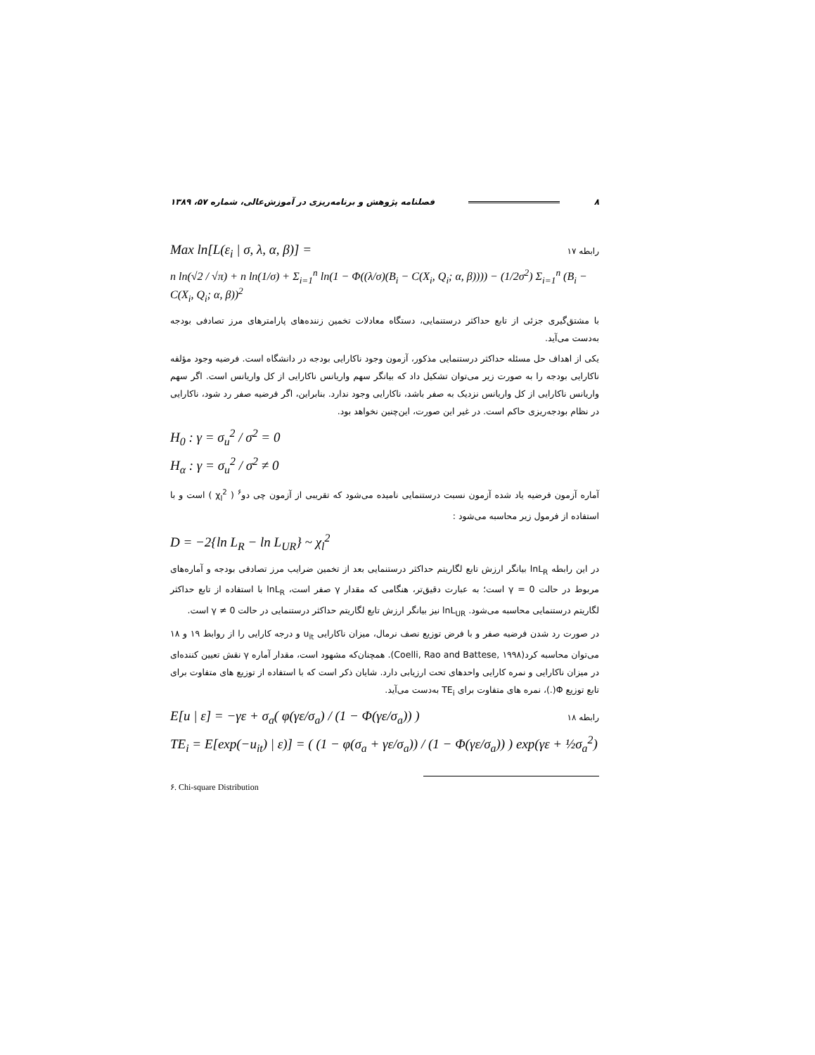۸ فصلنامه پژوهش و برنامه‌ریزی در آموزش‌عالی، شماره ۵۷، ۱۳۸۹
Max ln[L(ε<sub>i</sub> | σ, λ, α, β)] = رابطه ۱۷
n ln(√2 / √π) + n ln(1/σ) + Σ<sub>i=1</sub><sup>n</sup> ln(1 − Φ((λ/σ)(B<sub>i</sub> − C(X<sub>i</sub>, Q<sub>i</sub>; α, β)))) − (1/2σ<sup>2</sup>) Σ<sub>i=1</sub><sup>n</sup> (B<sub>i</sub> − C(X<sub>i</sub>, Q<sub>i</sub>; α, β))<sup>2</sup>
با مشتق‌گیری جزئی از تابع حداکثر درستنمایی، دستگاه معادلات تخمین زننده‌های پارامترهای مرز تصادفی بودجه به‌دست می‌آید.
یکی از اهداف حل مسئله حداکثر درستنمایی مذکور، آزمون وجود ناکارایی بودجه در دانشگاه است. فرضیه وجود مؤلفه ناکارایی بودجه را به صورت زیر می‌توان تشکیل داد که بیانگر سهم واریانس ناکارایی از کل واریانس است. اگر سهم واریانس ناکارایی از کل واریانس نزدیک به صفر باشد، ناکارایی وجود ندارد. بنابراین، اگر فرضیه صفر رد شود، ناکارایی در نظام بودجه‌ریزی حاکم است. در غیر این صورت، این‌چنین نخواهد بود.
H<sub>0</sub> : γ = σ<sub>u</sub><sup>2</sup> / σ<sup>2</sup> = 0
H<sub>α</sub> : γ = σ<sub>u</sub><sup>2</sup> / σ<sup>2</sup> ≠ 0
آماره آزمون فرضیه یاد شده آزمون نسبت درستنمایی نامیده می‌شود که تقریبی از آزمون چی دو<sup>۶</sup> ( χ<sub>l</sub><sup>2</sup> ) است و با استفاده از فرمول زیر محاسبه می‌شود :
D = −2{ln L<sub>R</sub> − ln L<sub>UR</sub>} ~ χ<sub>l</sub><sup>2</sup>
در این رابطه lnL<sub>R</sub> بیانگر ارزش تابع لگاریتم حداکثر درستنمایی بعد از تخمین ضرایب مرز تصادفی بودجه و آماره‌های مربوط در حالت γ = 0 است؛ به عبارت دقیق‌تر، هنگامی که مقدار γ صفر است، lnL<sub>R</sub> با استفاده از تابع حداکثر لگاریتم درستنمایی محاسبه می‌شود. lnL<sub>UR</sub> نیز بیانگر ارزش تابع لگاریتم حداکثر درستنمایی در حالت γ ≠ 0 است.
در صورت رد شدن فرضیه صفر و با فرض توزیع نصف نرمال، میزان ناکارایی u<sub>it</sub> و درجه کارایی را از روابط ۱۹ و ۱۸ می‌توان محاسبه کرد(Coelli, Rao and Battese, ۱۹۹۸). همچنان‌که مشهود است، مقدار آماره γ نقش تعیین کننده‌ای در میزان ناکارایی و نمره کارایی واحدهای تحت ارزیابی دارد. شایان ذکر است که با استفاده از توزیع های متفاوت برای تابع توزیع Φ(.)، نمره های متفاوت برای TE<sub>i</sub> به‌دست می‌آید.
E[u | ε] = −γε + σ<sub>a</sub>( φ(γε/σ<sub>a</sub>) / (1 − Φ(γε/σ<sub>a</sub>)) ) رابطه ۱۸
TE<sub>i</sub> = E[exp(−u<sub>it</sub>) | ε)] = ( (1 − φ(σ<sub>a</sub> + γε/σ<sub>a</sub>)) / (1 − Φ(γε/σ<sub>a</sub>)) ) exp(γε + ½σ<sub>a</sub><sup>2</sup>)
۶. Chi-square Distribution